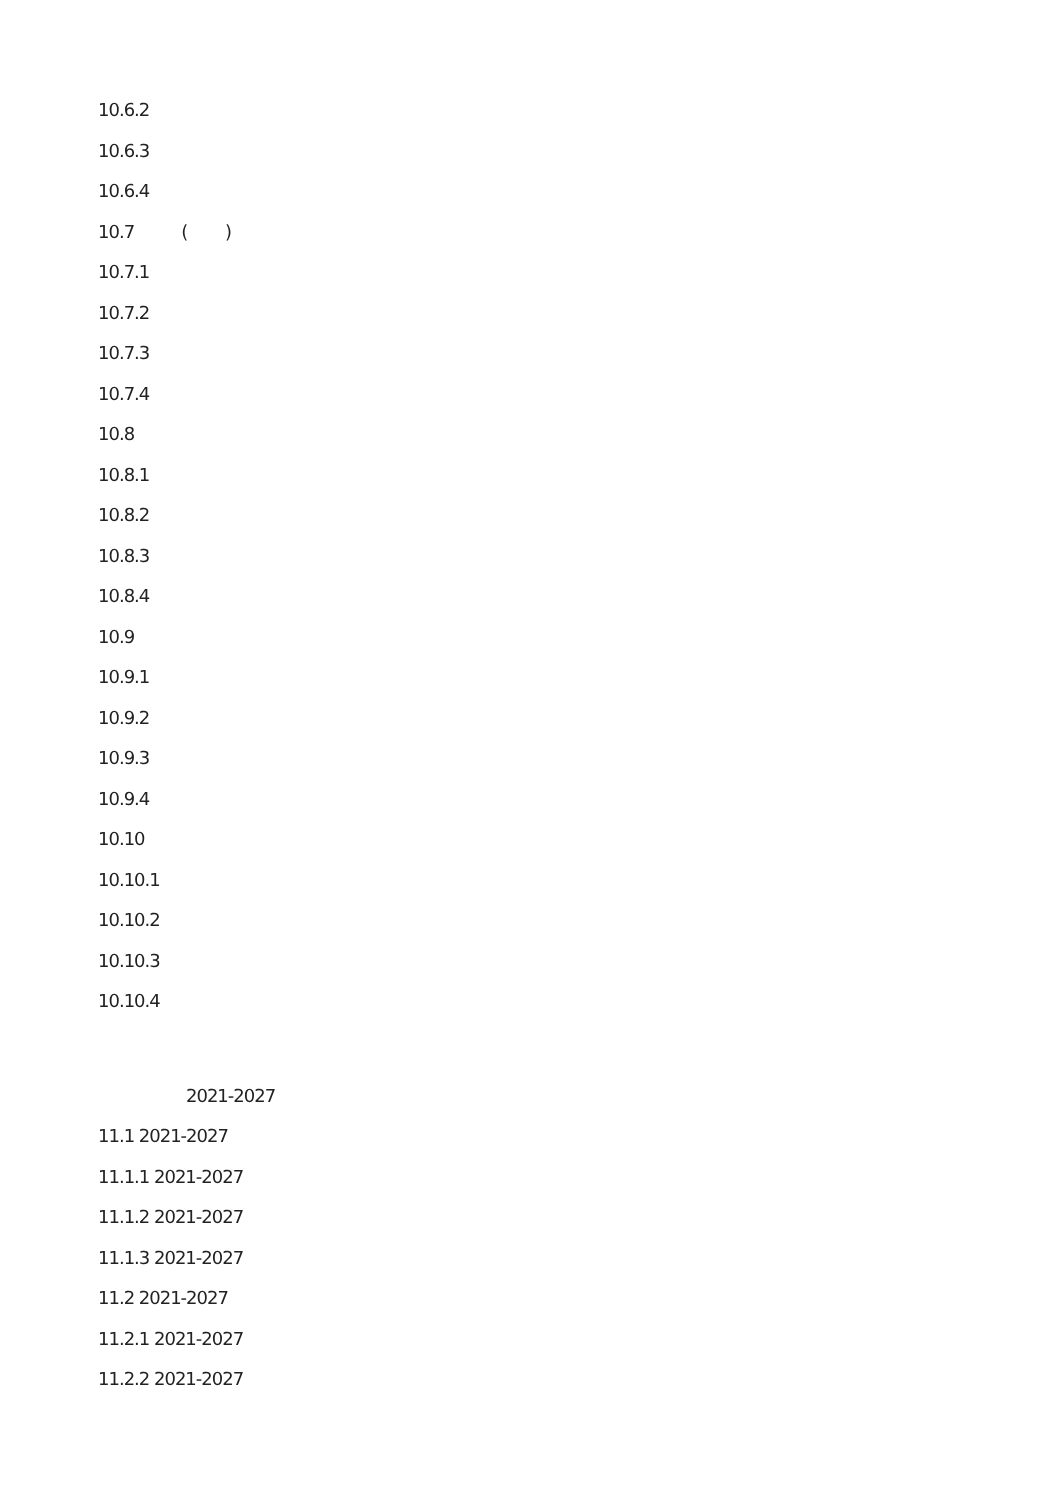10.6.2
10.6.3
10.6.4
10.7 ( )
10.7.1
10.7.2
10.7.3
10.7.4
10.8
10.8.1
10.8.2
10.8.3
10.8.4
10.9
10.9.1
10.9.2
10.9.3
10.9.4
10.10
10.10.1
10.10.2
10.10.3
10.10.4
2021-2027
11.1 2021-2027
11.1.1 2021-2027
11.1.2 2021-2027
11.1.3 2021-2027
11.2 2021-2027
11.2.1 2021-2027
11.2.2 2021-2027